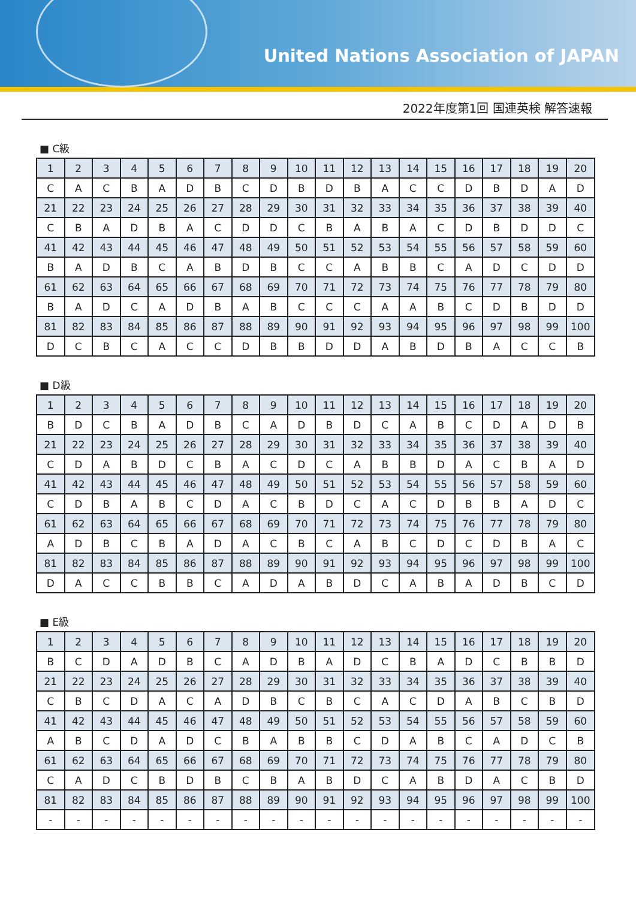United Nations Association of JAPAN
2022年度第1回 国連英検 解答速報
■ C級
| 1 | 2 | 3 | 4 | 5 | 6 | 7 | 8 | 9 | 10 | 11 | 12 | 13 | 14 | 15 | 16 | 17 | 18 | 19 | 20 |
| C | A | C | B | A | D | B | C | D | B | D | B | A | C | C | D | B | D | A | D |
| 21 | 22 | 23 | 24 | 25 | 26 | 27 | 28 | 29 | 30 | 31 | 32 | 33 | 34 | 35 | 36 | 37 | 38 | 39 | 40 |
| C | B | A | D | B | A | C | D | D | C | B | A | B | A | C | D | B | D | D | C |
| 41 | 42 | 43 | 44 | 45 | 46 | 47 | 48 | 49 | 50 | 51 | 52 | 53 | 54 | 55 | 56 | 57 | 58 | 59 | 60 |
| B | A | D | B | C | A | B | D | B | C | C | A | B | B | C | A | D | C | D | D |
| 61 | 62 | 63 | 64 | 65 | 66 | 67 | 68 | 69 | 70 | 71 | 72 | 73 | 74 | 75 | 76 | 77 | 78 | 79 | 80 |
| B | A | D | C | A | D | B | A | B | C | C | C | A | A | B | C | D | B | D | D |
| 81 | 82 | 83 | 84 | 85 | 86 | 87 | 88 | 89 | 90 | 91 | 92 | 93 | 94 | 95 | 96 | 97 | 98 | 99 | 100 |
| D | C | B | C | A | C | C | D | B | B | D | D | A | B | D | B | A | C | C | B |
■ D級
| 1 | 2 | 3 | 4 | 5 | 6 | 7 | 8 | 9 | 10 | 11 | 12 | 13 | 14 | 15 | 16 | 17 | 18 | 19 | 20 |
| B | D | C | B | A | D | B | C | A | D | B | D | C | A | B | C | D | A | D | B |
| 21 | 22 | 23 | 24 | 25 | 26 | 27 | 28 | 29 | 30 | 31 | 32 | 33 | 34 | 35 | 36 | 37 | 38 | 39 | 40 |
| C | D | A | B | D | C | B | A | C | D | C | A | B | B | D | A | C | B | A | D |
| 41 | 42 | 43 | 44 | 45 | 46 | 47 | 48 | 49 | 50 | 51 | 52 | 53 | 54 | 55 | 56 | 57 | 58 | 59 | 60 |
| C | D | B | A | B | C | D | A | C | B | D | C | A | C | D | B | B | A | D | C |
| 61 | 62 | 63 | 64 | 65 | 66 | 67 | 68 | 69 | 70 | 71 | 72 | 73 | 74 | 75 | 76 | 77 | 78 | 79 | 80 |
| A | D | B | C | B | A | D | A | C | B | C | A | B | C | D | C | D | B | A | C |
| 81 | 82 | 83 | 84 | 85 | 86 | 87 | 88 | 89 | 90 | 91 | 92 | 93 | 94 | 95 | 96 | 97 | 98 | 99 | 100 |
| D | A | C | C | B | B | C | A | D | A | B | D | C | A | B | A | D | B | C | D |
■ E級
| 1 | 2 | 3 | 4 | 5 | 6 | 7 | 8 | 9 | 10 | 11 | 12 | 13 | 14 | 15 | 16 | 17 | 18 | 19 | 20 |
| B | C | D | A | D | B | C | A | D | B | A | D | C | B | A | D | C | B | B | D |
| 21 | 22 | 23 | 24 | 25 | 26 | 27 | 28 | 29 | 30 | 31 | 32 | 33 | 34 | 35 | 36 | 37 | 38 | 39 | 40 |
| C | B | C | D | A | C | A | D | B | C | B | C | A | C | D | A | B | C | B | D |
| 41 | 42 | 43 | 44 | 45 | 46 | 47 | 48 | 49 | 50 | 51 | 52 | 53 | 54 | 55 | 56 | 57 | 58 | 59 | 60 |
| A | B | C | D | A | D | C | B | A | B | B | C | D | A | B | C | A | D | C | B |
| 61 | 62 | 63 | 64 | 65 | 66 | 67 | 68 | 69 | 70 | 71 | 72 | 73 | 74 | 75 | 76 | 77 | 78 | 79 | 80 |
| C | A | D | C | B | D | B | C | B | A | B | D | C | A | B | D | A | C | B | D |
| 81 | 82 | 83 | 84 | 85 | 86 | 87 | 88 | 89 | 90 | 91 | 92 | 93 | 94 | 95 | 96 | 97 | 98 | 99 | 100 |
| - | - | - | - | - | - | - | - | - | - | - | - | - | - | - | - | - | - | - | - |